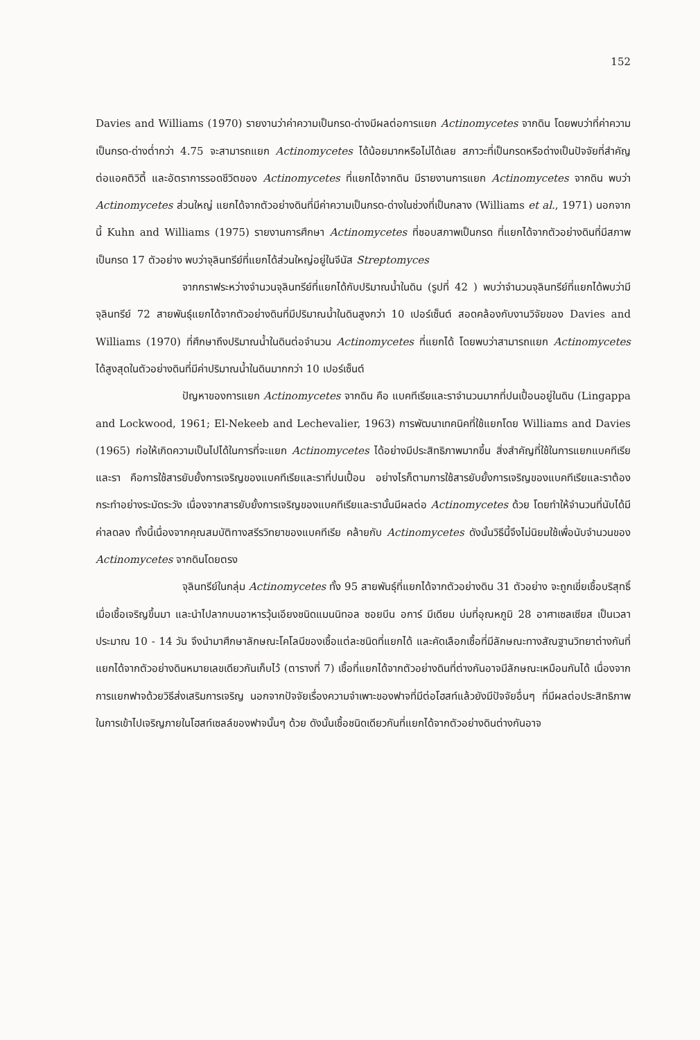152
Davies and Williams (1970) รายงานว่าค่าความเป็นกรด-ด่างมีผลต่อการแยก Actinomycetes จากดิน โดยพบว่าที่ค่าความเป็นกรด-ด่างต่ำกว่า 4.75 จะสามารถแยก Actinomycetes ได้น้อยมากหรือไม่ได้เลย สภาวะที่เป็นกรดหรือด่างเป็นปัจจัยที่สำคัญ ต่อแอคติวิตี้ และอัตราการรอดชีวิตของ Actinomycetes ที่แยกได้จากดิน มีรายงานการแยก Actinomycetes จากดิน พบว่า Actinomycetes ส่วนใหญ่ แยกได้จากตัวอย่างดินที่มีค่าความเป็นกรด-ด่างในช่วงที่เป็นกลาง (Williams et al., 1971) นอกจากนี้ Kuhn and Williams (1975) รายงานการศึกษา Actinomycetes ที่ชอบสภาพเป็นกรด ที่แยกได้จากตัวอย่างดินที่มีสภาพเป็นกรด 17 ตัวอย่าง พบว่าจุลินทรีย์ที่แยกได้ส่วนใหญ่อยู่ในจีนัส Streptomyces
จากกราฟระหว่างจำนวนจุลินทรีย์ที่แยกได้กับปริมาณน้ำในดิน (รูปที่ 42 ) พบว่าจำนวนจุลินทรีย์ที่แยกได้พบว่ามีจุลินทรีย์ 72 สายพันธุ์แยกได้จากตัวอย่างดินที่มีปริมาณน้ำในดินสูงกว่า 10 เปอร์เซ็นต์ สอดคล้องกับงานวิจัยของ Davies and Williams (1970) ที่ศึกษาถึงปริมาณน้ำในดินต่อจำนวน Actinomycetes ที่แยกได้ โดยพบว่าสามารถแยก Actinomycetes ได้สูงสุดในตัวอย่างดินที่มีค่าปริมาณน้ำในดินมากกว่า 10 เปอร์เซ็นต์
ปัญหาของการแยก Actinomycetes จากดิน คือ แบคทีเรียและราจำนวนมากที่ปนเปื้อนอยู่ในดิน (Lingappa and Lockwood, 1961; El-Nekeeb and Lechevalier, 1963) การพัฒนาเทคนิคที่ใช้แยกโดย Williams and Davies (1965) ก่อให้เกิดความเป็นไปได้ในการที่จะแยก Actinomycetes ได้อย่างมีประสิทธิภาพมากขึ้น สิ่งสำคัญที่ใช้ในการแยกแบคทีเรียและรา คือการใช้สารยับยั้งการเจริญของแบคทีเรียและราที่ปนเปื้อน อย่างไรก็ตามการใช้สารยับยั้งการเจริญของแบคทีเรียและราต้องกระทำอย่างระมัดระวัง เนื่องจากสารยับยั้งการเจริญของแบคทีเรียและรานั้นมีผลต่อ Actinomycetes ด้วย โดยทำให้จำนวนที่นับได้มีค่าลดลง ทั้งนี้เนื่องจากคุณสมบัติทางสรีรวิทยาของแบคทีเรีย คล้ายกับ Actinomycetes ดังนั้นวิธีนี้จึงไม่นิยมใช้เพื่อนับจำนวนของ Actinomycetes จากดินโดยตรง
จุลินทรีย์ในกลุ่ม Actinomycetes ทั้ง 95 สายพันธุ์ที่แยกได้จากตัวอย่างดิน 31 ตัวอย่าง จะถูกเขี่ยเชื้อบริสุทธิ์เมื่อเชื้อเจริญขึ้นมา และนำไปลากบนอาหารวุ้นเอียงชนิดแมนนิทอล ซอยบีน อการ์ มีเดียม บ่มที่อุณหภูมิ 28 อาศาเซลเซียส เป็นเวลาประมาณ 10 - 14 วัน จึงนำมาศึกษาลักษณะโคโลนีของเชื้อแต่ละชนิดที่แยกได้ และคัดเลือกเชื้อที่มีลักษณะทางสัณฐานวิทยาต่างกันที่แยกได้จากตัวอย่างดินหมายเลขเดียวกันเก็บไว้ (ตารางที่ 7) เชื้อที่แยกได้จากตัวอย่างดินที่ต่างกันอาจมีลักษณะเหมือนกันได้ เนื่องจากการแยกฟาจด้วยวิธีส่งเสริมการเจริญ นอกจากปัจจัยเรื่องความจำเพาะของฟาจที่มีต่อโฮสท์แล้วยังมีปัจจัยอื่นๆ ที่มีผลต่อประสิทธิภาพในการเข้าไปเจริญภายในโฮสท์เซลล์ของฟาจนั้นๆ ด้วย ดังนั้นเชื้อชนิดเดียวกันที่แยกได้จากตัวอย่างดินต่างกันอาจ